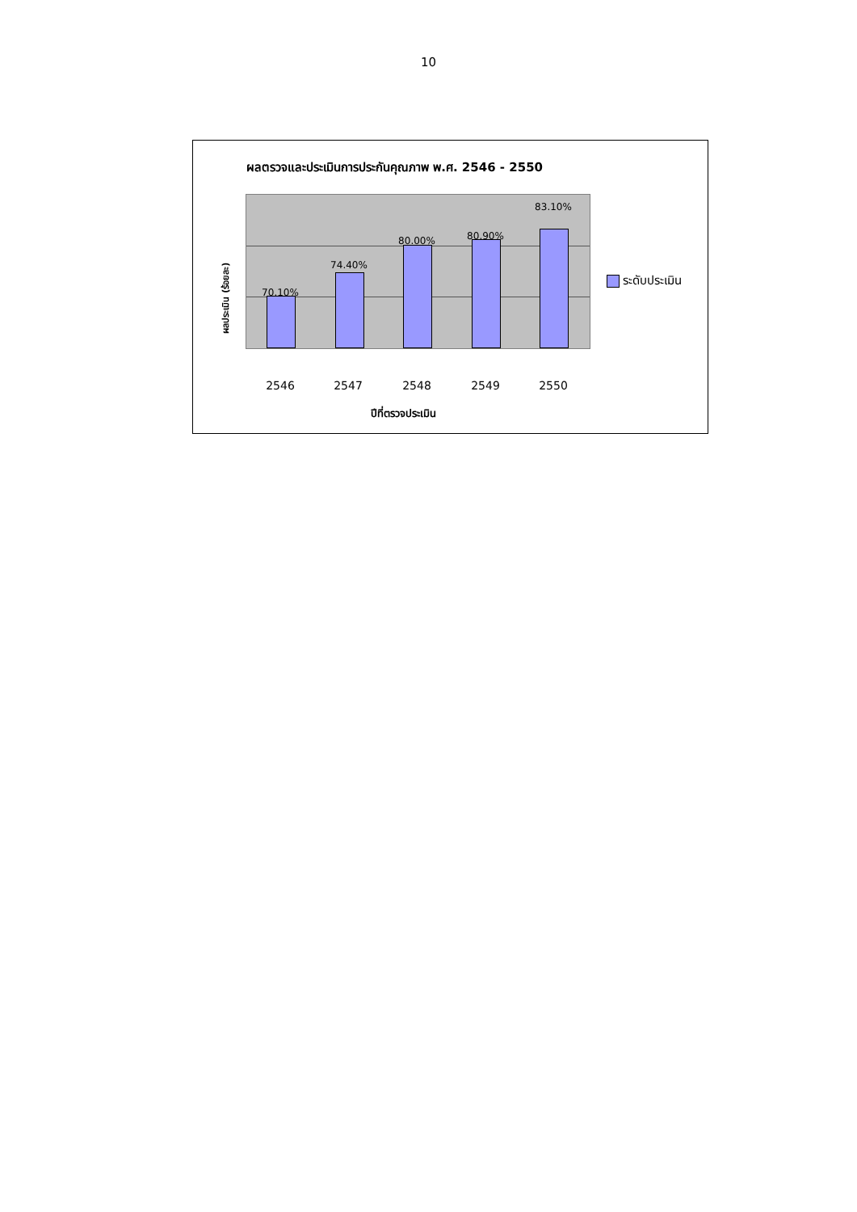10
ผลตรวจและประเมินการประกันคุณภาพ พ.ศ. 2546 - 2550
ผลประเมิน (ร้อยละ)
70.10%
74.40%
80.00% 80.90%
83.10%
2546 2547 2548 2549 2550
ปีที่ตรวจประเมิน
ระดับประเมิน